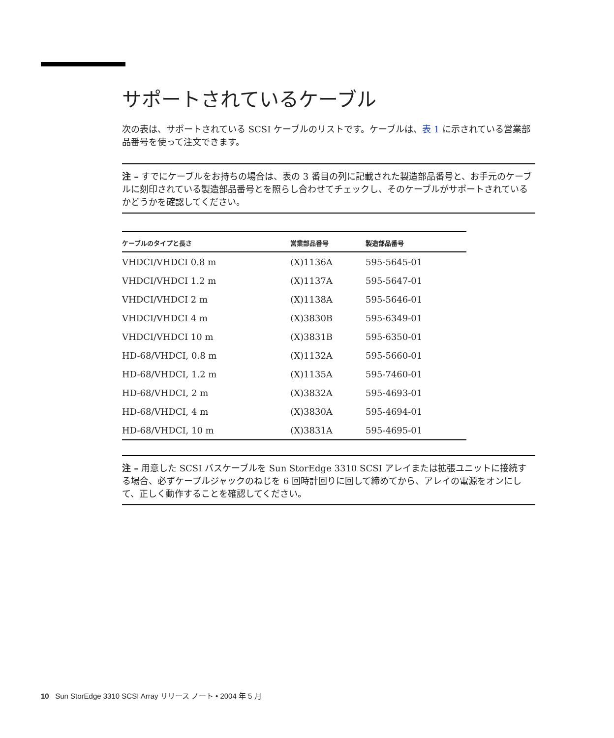サポートされているケーブル
次の表は、サポートされている SCSI ケーブルのリストです。ケーブルは、表 1 に示されている営業部品番号を使って注文できます。
注 – すでにケーブルをお持ちの場合は、表の 3 番目の列に記載された製造部品番号と、お手元のケーブルに刻印されている製造部品番号とを照らし合わせてチェックし、そのケーブルがサポートされているかどうかを確認してください。
| ケーブルのタイプと長さ | 営業部品番号 | 製造部品番号 |
| --- | --- | --- |
| VHDCI/VHDCI 0.8 m | (X)1136A | 595-5645-01 |
| VHDCI/VHDCI 1.2 m | (X)1137A | 595-5647-01 |
| VHDCI/VHDCI 2 m | (X)1138A | 595-5646-01 |
| VHDCI/VHDCI 4 m | (X)3830B | 595-6349-01 |
| VHDCI/VHDCI 10 m | (X)3831B | 595-6350-01 |
| HD-68/VHDCI, 0.8 m | (X)1132A | 595-5660-01 |
| HD-68/VHDCI, 1.2 m | (X)1135A | 595-7460-01 |
| HD-68/VHDCI, 2 m | (X)3832A | 595-4693-01 |
| HD-68/VHDCI, 4 m | (X)3830A | 595-4694-01 |
| HD-68/VHDCI, 10 m | (X)3831A | 595-4695-01 |
注 – 用意した SCSI バスケーブルを Sun StorEdge 3310 SCSI アレイまたは拡張ユニットに接続する場合、必ずケーブルジャックのねじを 6 回時計回りに回して締めてから、アレイの電源をオンにして、正しく動作することを確認してください。
10 Sun StorEdge 3310 SCSI Array リリース ノート • 2004 年 5 月